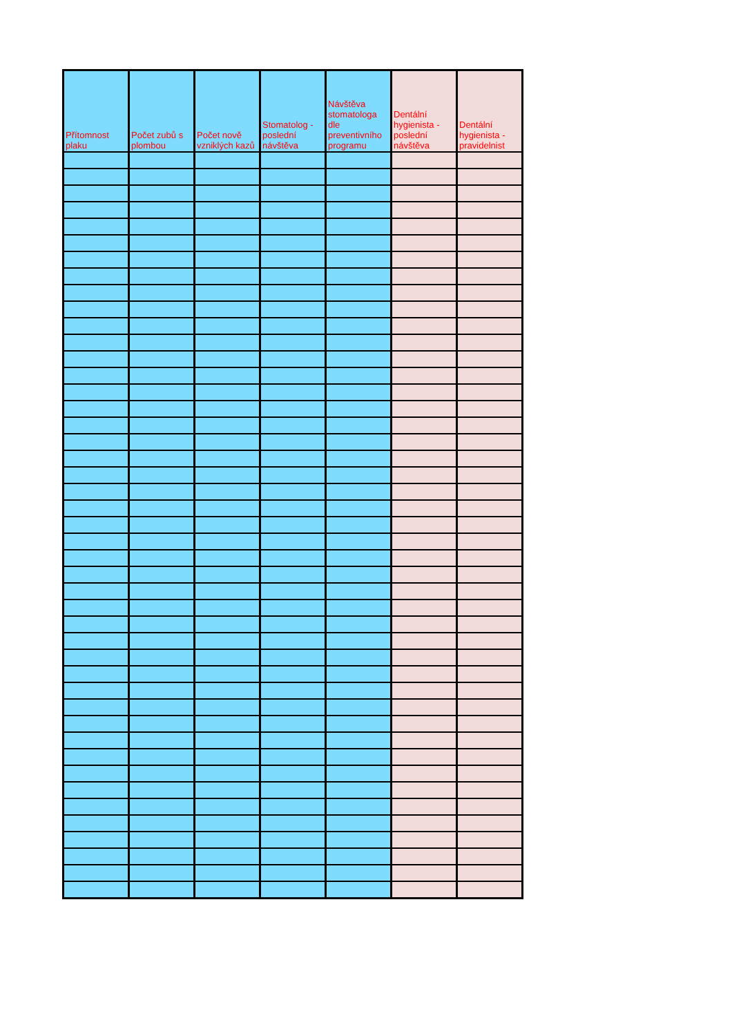| Přítomnost plaku | Počet zubů s plombou | Počet nově vzniklých kazů | Stomatolog - poslední návštěva | Návštěva stomatologa dle preventivního programu | Dentální hygienista - poslední návštěva | Dentální hygienista - pravidelnist |
| --- | --- | --- | --- | --- | --- | --- |